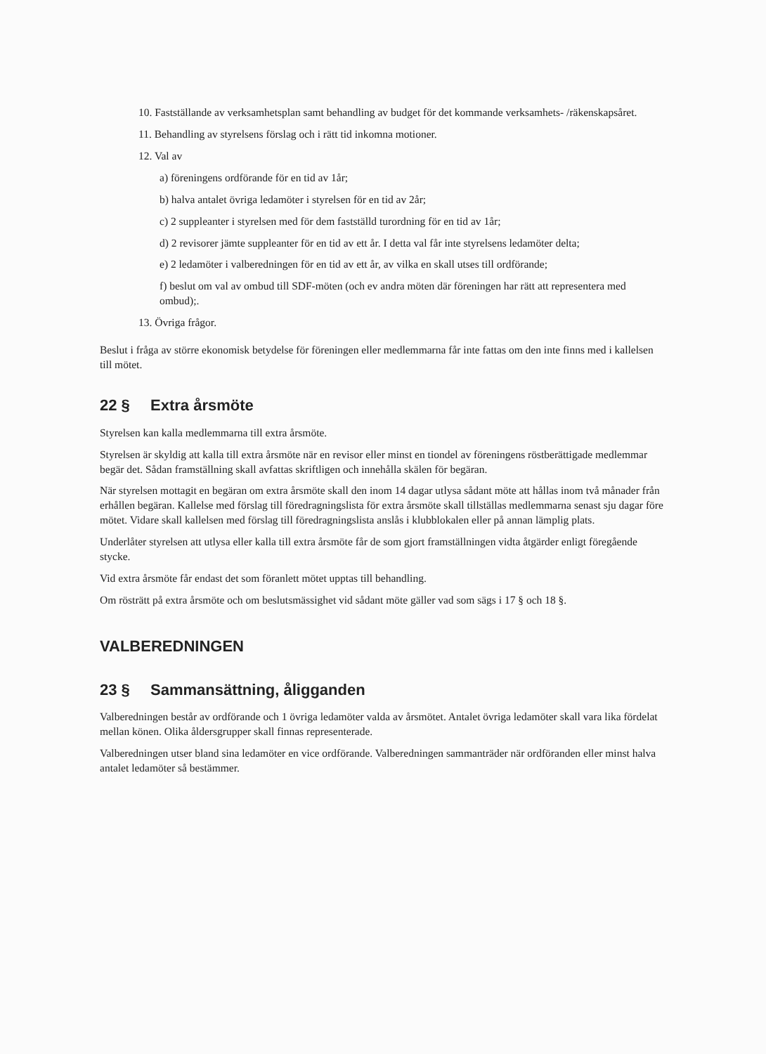10. Fastställande av verksamhetsplan samt behandling av budget för det kommande verksamhets- /räkenskapsåret.
11. Behandling av styrelsens förslag och i rätt tid inkomna motioner.
12. Val av
a) föreningens ordförande för en tid av 1år;
b) halva antalet övriga ledamöter i styrelsen för en tid av 2år;
c) 2 suppleanter i styrelsen med för dem fastställd turordning för en tid av 1år;
d) 2 revisorer jämte suppleanter för en tid av ett år. I detta val får inte styrelsens ledamöter delta;
e) 2 ledamöter i valberedningen för en tid av ett år, av vilka en skall utses till ordförande;
f) beslut om val av ombud till SDF-möten (och ev andra möten där föreningen har rätt att representera med ombud);.
13. Övriga frågor.
Beslut i fråga av större ekonomisk betydelse för föreningen eller medlemmarna får inte fattas om den inte finns med i kallelsen till mötet.
22 § Extra årsmöte
Styrelsen kan kalla medlemmarna till extra årsmöte.
Styrelsen är skyldig att kalla till extra årsmöte när en revisor eller minst en tiondel av föreningens röstberättigade medlemmar begär det. Sådan framställning skall avfattas skriftligen och innehålla skälen för begäran.
När styrelsen mottagit en begäran om extra årsmöte skall den inom 14 dagar utlysa sådant möte att hållas inom två månader från erhållen begäran. Kallelse med förslag till föredragningslista för extra årsmöte skall tillställas medlemmarna senast sju dagar före mötet. Vidare skall kallelsen med förslag till föredragningslista anslås i klubblokalen eller på annan lämplig plats.
Underlåter styrelsen att utlysa eller kalla till extra årsmöte får de som gjort framställningen vidta åtgärder enligt föregående stycke.
Vid extra årsmöte får endast det som föranlett mötet upptas till behandling.
Om rösträtt på extra årsmöte och om beslutsmässighet vid sådant möte gäller vad som sägs i 17 § och 18 §.
VALBEREDNINGEN
23 § Sammansättning, åligganden
Valberedningen består av ordförande och 1 övriga ledamöter valda av årsmötet. Antalet övriga ledamöter skall vara lika fördelat mellan könen. Olika åldersgrupper skall finnas representerade.
Valberedningen utser bland sina ledamöter en vice ordförande. Valberedningen sammanträder när ordföranden eller minst halva antalet ledamöter så bestämmer.